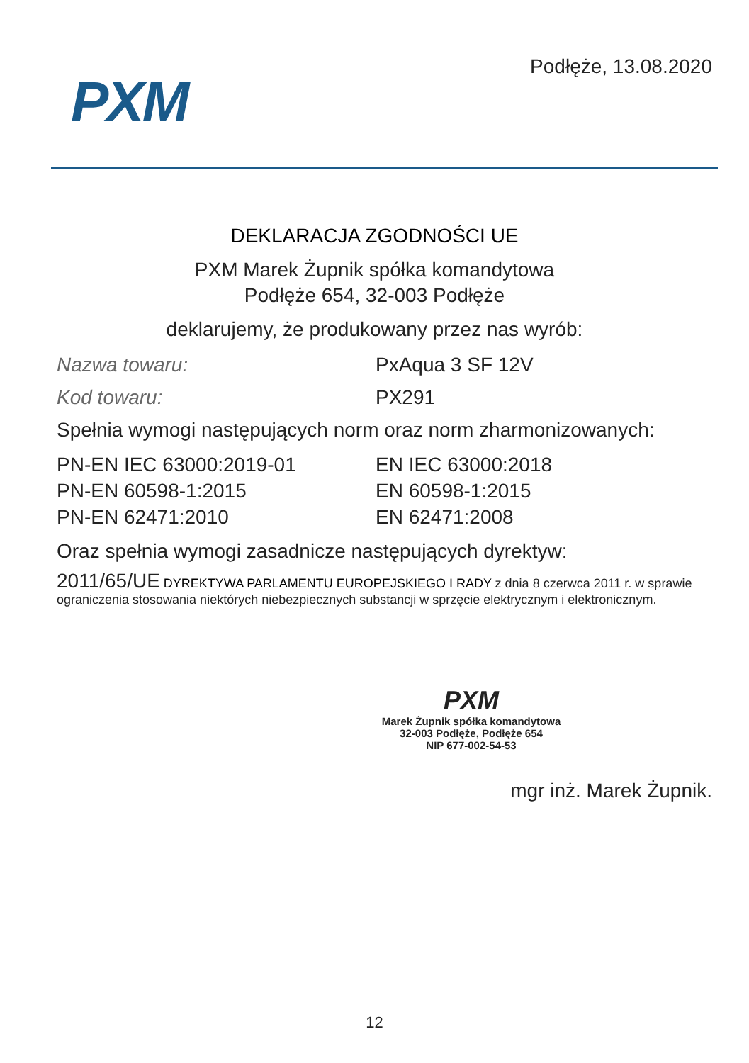PXM
Podłęże, 13.08.2020
DEKLARACJA ZGODNOŚCI UE
PXM Marek Żupnik spółka komandytowa
Podłęże 654, 32-003 Podłęże
deklarujemy, że produkowany przez nas wyrób:
Nazwa towaru: PxAqua 3 SF 12V
Kod towaru: PX291
Spełnia wymogi następujących norm oraz norm zharmonizowanych:
PN-EN IEC 63000:2019-01
PN-EN 60598-1:2015
PN-EN 62471:2010
EN IEC 63000:2018
EN 60598-1:2015
EN 62471:2008
Oraz spełnia wymogi zasadnicze następujących dyrektyw:
2011/65/UE DYREKTYWA PARLAMENTU EUROPEJSKIEGO I RADY z dnia 8 czerwca 2011 r. w sprawie ograniczenia stosowania niektórych niebezpiecznych substancji w sprzęcie elektrycznym i elektronicznym.
PXM
Marek Żupnik spółka komandytowa
32-003 Podłęże, Podłęże 654
NIP 677-002-54-53
mgr inż. Marek Żupnik.
12